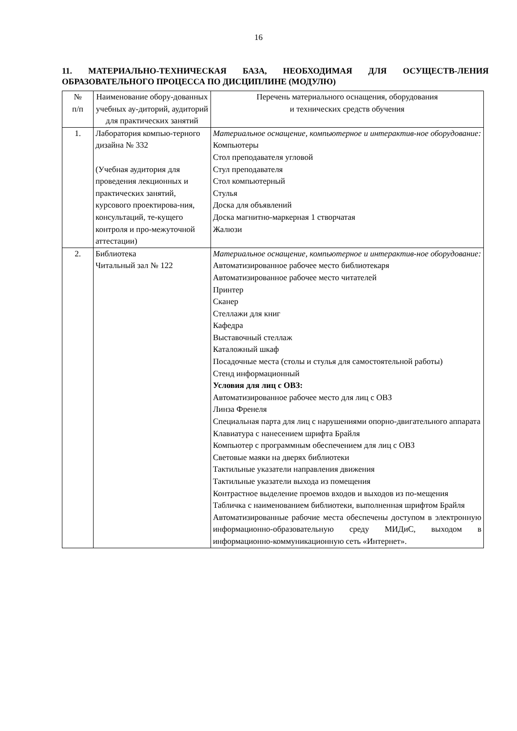16
11. МАТЕРИАЛЬНО-ТЕХНИЧЕСКАЯ БАЗА, НЕОБХОДИМАЯ ДЛЯ ОСУЩЕСТВ-ЛЕНИЯ ОБРАЗОВАТЕЛЬНОГО ПРОЦЕССА ПО ДИСЦИПЛИНЕ (МОДУЛЮ)
| № п/п | Наименование обору-дованных учебных ау-диторий, аудиторий для практических занятий | Перечень материального оснащения, оборудования и технических средств обучения |
| 1. | Лаборатория компью-терного дизайна № 332 (Учебная аудитория для проведения лекционных и практических занятий, курсового проектирова-ния, консультаций, те-кущего контроля и про-межуточной аттестации) | Материальное оснащение, компьютерное и интерактив-ное оборудование: Компьютеры Стол преподавателя угловой Стул преподавателя Стол компьютерный Стулья Доска для объявлений Доска магнитно-маркерная 1 створчатая Жалюзи |
| 2. | Библиотека Читальный зал № 122 | Материальное оснащение, компьютерное и интерактив-ное оборудование: Автоматизированное рабочее место библиотекаря Автоматизированное рабочее место читателей Принтер Сканер Стеллажи для книг Кафедра Выставочный стеллаж Каталожный шкаф Посадочные места (столы и стулья для самостоятельной работы) Стенд информационный Условия для лиц с ОВЗ: Автоматизированное рабочее место для лиц с ОВЗ Линза Френеля Специальная парта для лиц с нарушениями опорно-двигательного аппарата Клавиатура с нанесением шрифта Брайля Компьютер с программным обеспечением для лиц с ОВЗ Световые маяки на дверях библиотеки Тактильные указатели направления движения Тактильные указатели выхода из помещения Контрастное выделение проемов входов и выходов из по-мещения Табличка с наименованием библиотеки, выполненная шрифтом Брайля Автоматизированные рабочие места обеспечены доступом в электронную информационно-образовательную среду МИДиС, выходом в информационно-коммуникационную сеть «Интернет». |